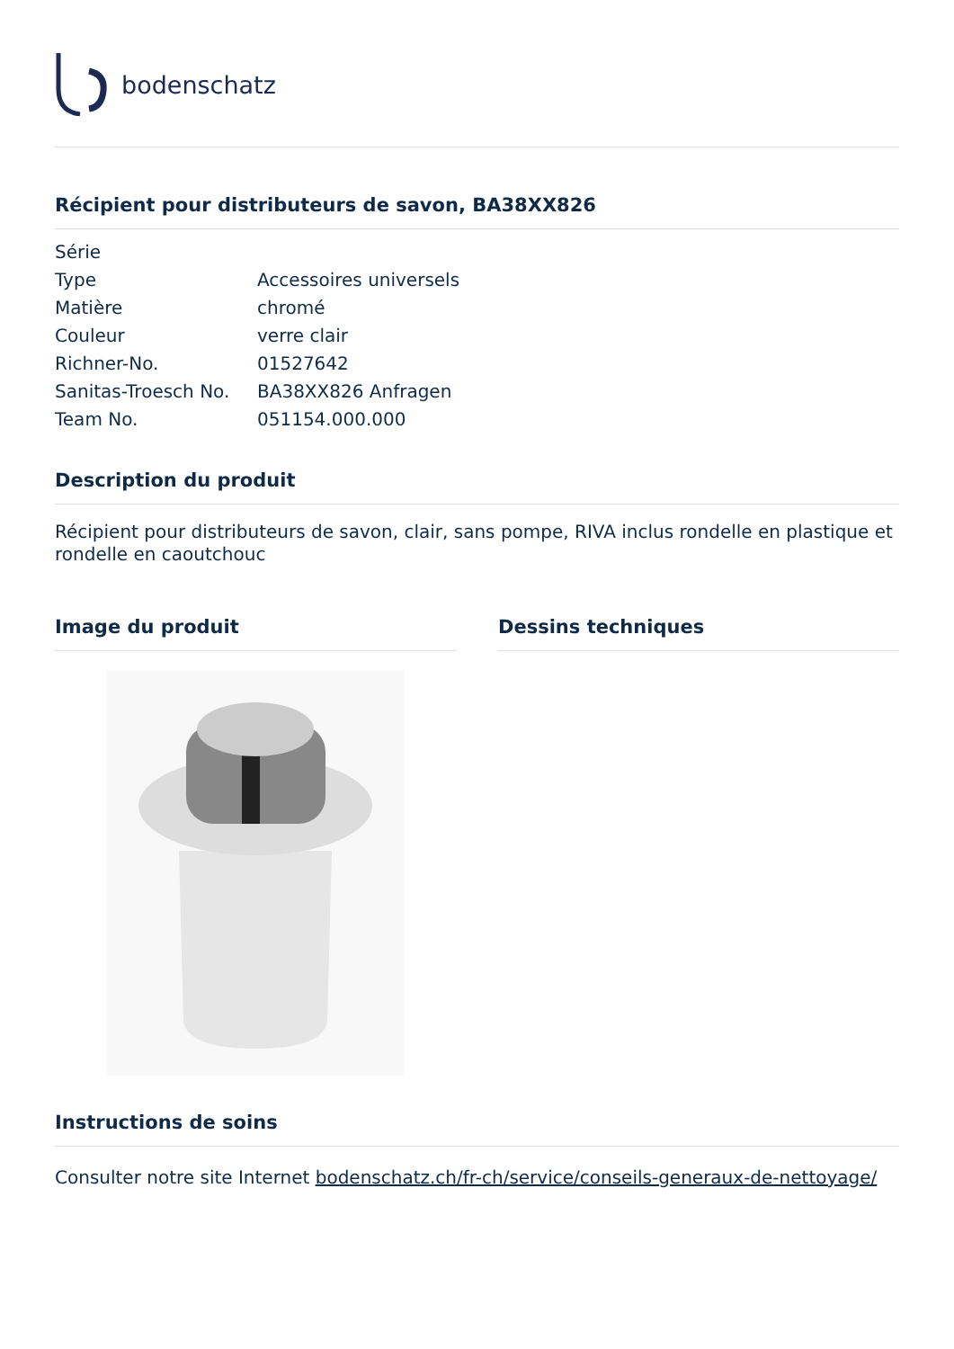bodenschatz
Récipient pour distributeurs de savon, BA38XX826
| Série | |
| Type | Accessoires universels |
| Matière | chromé |
| Couleur | verre clair |
| Richner-No. | 01527642 |
| Sanitas-Troesch No. | BA38XX826 Anfragen |
| Team No. | 051154.000.000 |
Description du produit
Récipient pour distributeurs de savon, clair, sans pompe, RIVA inclus rondelle en plastique et rondelle en caoutchouc
Image du produit Dessins techniques
Instructions de soins
Consulter notre site Internet bodenschatz.ch/fr-ch/service/conseils-generaux-de-nettoyage/